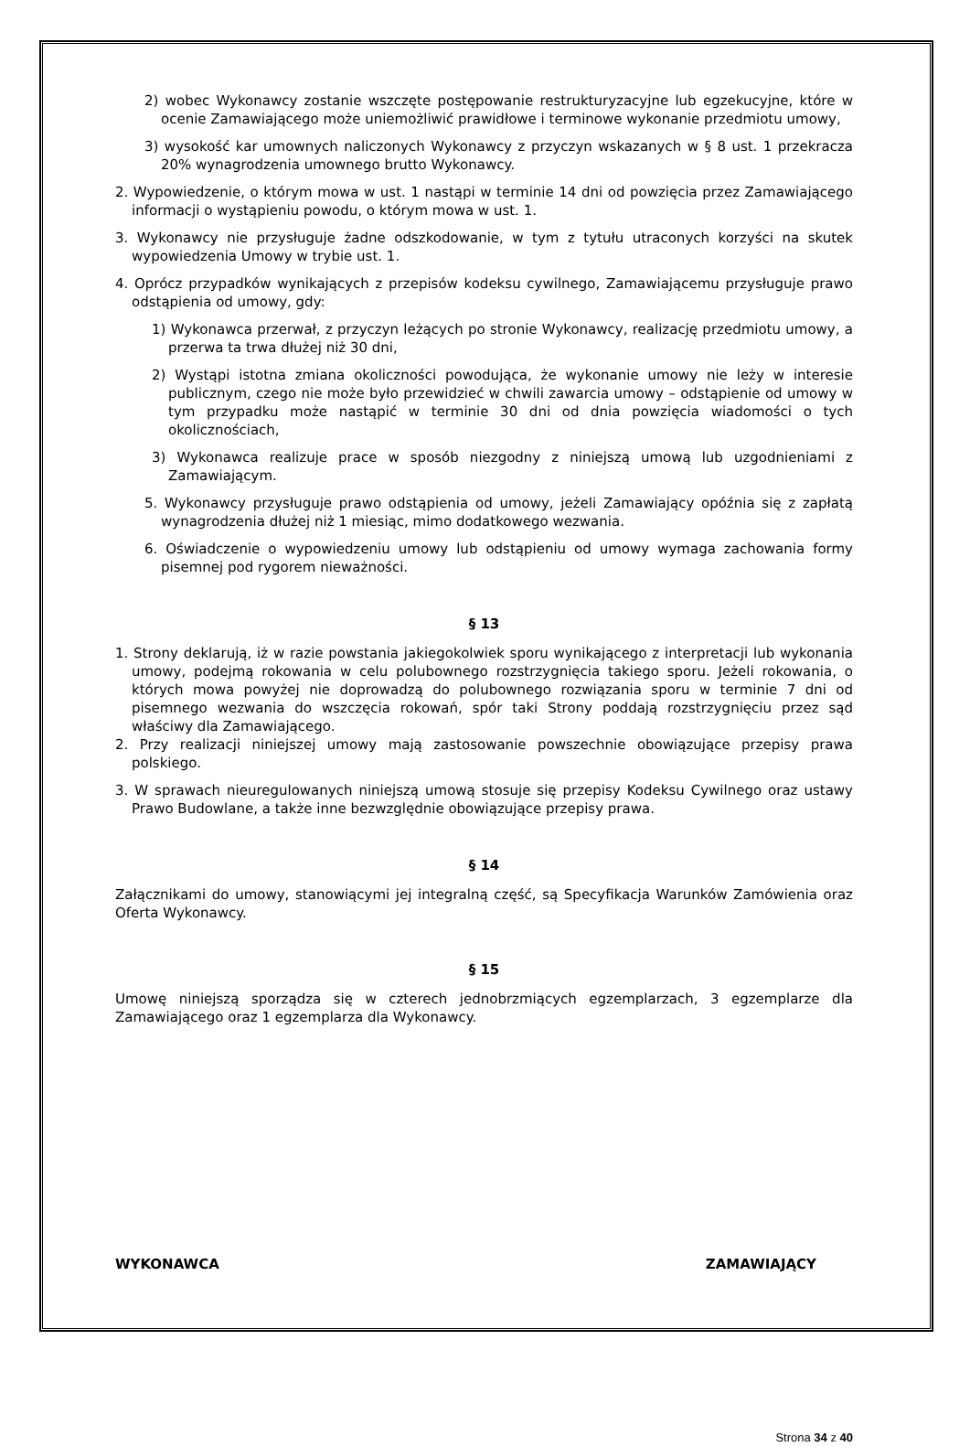2) wobec Wykonawcy zostanie wszczęte postępowanie restrukturyzacyjne lub egzekucyjne, które w ocenie Zamawiającego może uniemożliwić prawidłowe i terminowe wykonanie przedmiotu umowy,
3) wysokość kar umownych naliczonych Wykonawcy z przyczyn wskazanych w § 8 ust. 1 przekracza 20% wynagrodzenia umownego brutto Wykonawcy.
2. Wypowiedzenie, o którym mowa w ust. 1 nastąpi w terminie 14 dni od powzięcia przez Zamawiającego informacji o wystąpieniu powodu, o którym mowa w ust. 1.
3. Wykonawcy nie przysługuje żadne odszkodowanie, w tym z tytułu utraconych korzyści na skutek wypowiedzenia Umowy w trybie ust. 1.
4. Oprócz przypadków wynikających z przepisów kodeksu cywilnego, Zamawiającemu przysługuje prawo odstąpienia od umowy, gdy:
1) Wykonawca przerwał, z przyczyn leżących po stronie Wykonawcy, realizację przedmiotu umowy, a przerwa ta trwa dłużej niż 30 dni,
2) Wystąpi istotna zmiana okoliczności powodująca, że wykonanie umowy nie leży w interesie publicznym, czego nie może było przewidzieć w chwili zawarcia umowy – odstąpienie od umowy w tym przypadku może nastąpić w terminie 30 dni od dnia powzięcia wiadomości o tych okolicznościach,
3) Wykonawca realizuje prace w sposób niezgodny z niniejszą umową lub uzgodnieniami z Zamawiającym.
5. Wykonawcy przysługuje prawo odstąpienia od umowy, jeżeli Zamawiający opóźnia się z zapłatą wynagrodzenia dłużej niż 1 miesiąc, mimo dodatkowego wezwania.
6. Oświadczenie o wypowiedzeniu umowy lub odstąpieniu od umowy wymaga zachowania formy pisemnej pod rygorem nieważności.
§ 13
1. Strony deklarują, iż w razie powstania jakiegokolwiek sporu wynikającego z interpretacji lub wykonania umowy, podejmą rokowania w celu polubownego rozstrzygnięcia takiego sporu. Jeżeli rokowania, o których mowa powyżej nie doprowadzą do polubownego rozwiązania sporu w terminie 7 dni od pisemnego wezwania do wszczęcia rokowań, spór taki Strony poddają rozstrzygnięciu przez sąd właściwy dla Zamawiającego.
2. Przy realizacji niniejszej umowy mają zastosowanie powszechnie obowiązujące przepisy prawa polskiego.
3. W sprawach nieuregulowanych niniejszą umową stosuje się przepisy Kodeksu Cywilnego oraz ustawy Prawo Budowlane, a także inne bezwzględnie obowiązujące przepisy prawa.
§ 14
Załącznikami do umowy, stanowiącymi jej integralną część, są Specyfikacja Warunków Zamówienia oraz Oferta Wykonawcy.
§ 15
Umowę niniejszą sporządza się w czterech jednobrzmiących egzemplarzach, 3 egzemplarze dla Zamawiającego oraz 1 egzemplarza dla Wykonawcy.
WYKONAWCA ZAMAWIAJĄCY
Strona 34 z 40